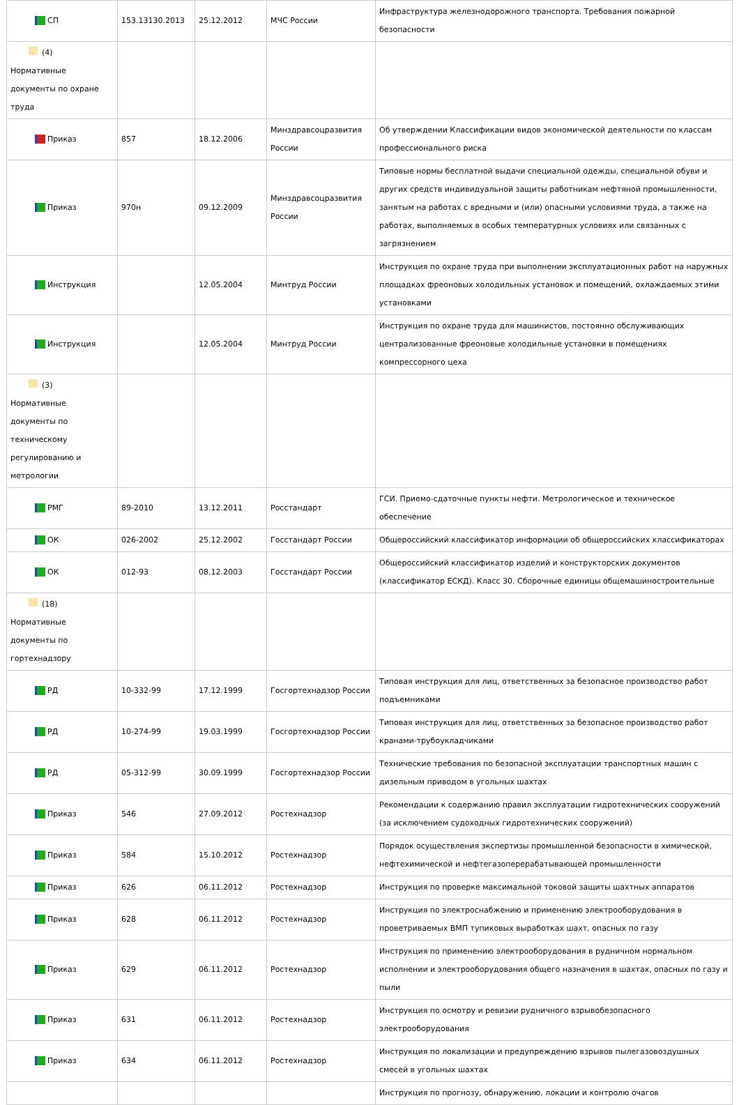| СП | 153.13130.2013 | 25.12.2012 | МЧС России | Инфраструктура железнодорожного транспорта. Требования пожарной безопасности |
| (4) Нормативные документы по охране труда | | | | |
| Приказ | 857 | 18.12.2006 | Минздравсоцразвития России | Об утверждении Классификации видов экономической деятельности по классам профессионального риска |
| Приказ | 970н | 09.12.2009 | Минздравсоцразвития России | Типовые нормы бесплатной выдачи специальной одежды, специальной обуви и других средств индивидуальной защиты работникам нефтяной промышленности, занятым на работах с вредными и (или) опасными условиями труда, а также на работах, выполняемых в особых температурных условиях или связанных с загрязнением |
| Инструкция | | 12.05.2004 | Минтруд России | Инструкция по охране труда при выполнении эксплуатационных работ на наружных площадках фреоновых холодильных установок и помещений, охлаждаемых этими установками |
| Инструкция | | 12.05.2004 | Минтруд России | Инструкция по охране труда для машинистов, постоянно обслуживающих централизованные фреоновые холодильные установки в помещениях компрессорного цеха |
| (3) Нормативные документы по техническому регулированию и метрологии | | | | |
| РМГ | 89-2010 | 13.12.2011 | Росстандарт | ГСИ. Приемо-сдаточные пункты нефти. Метрологическое и техническое обеспечение |
| ОК | 026-2002 | 25.12.2002 | Госстандарт России | Общероссийский классификатор информации об общероссийских классификаторах |
| ОК | 012-93 | 08.12.2003 | Госстандарт России | Общероссийский классификатор изделий и конструкторских документов (классификатор ЕСКД). Класс 30. Сборочные единицы общемашиностроительные |
| (18) Нормативные документы по гортехнадзору | | | | |
| РД | 10-332-99 | 17.12.1999 | Госгортехнадзор России | Типовая инструкция для лиц, ответственных за безопасное производство работ подъемниками |
| РД | 10-274-99 | 19.03.1999 | Госгортехнадзор России | Типовая инструкция для лиц, ответственных за безопасное производство работ кранами-трубоукладчиками |
| РД | 05-312-99 | 30.09.1999 | Госгортехнадзор России | Технические требования по безопасной эксплуатации транспортных машин с дизельным приводом в угольных шахтах |
| Приказ | 546 | 27.09.2012 | Ростехнадзор | Рекомендации к содержанию правил эксплуатации гидротехнических сооружений (за исключением судоходных гидротехнических сооружений) |
| Приказ | 584 | 15.10.2012 | Ростехнадзор | Порядок осуществления экспертизы промышленной безопасности в химической, нефтехимической и нефтегазоперерабатывающей промышленности |
| Приказ | 626 | 06.11.2012 | Ростехнадзор | Инструкция по проверке максимальной токовой защиты шахтных аппаратов |
| Приказ | 628 | 06.11.2012 | Ростехнадзор | Инструкция по электроснабжению и применению электрооборудования в проветриваемых ВМП тупиковых выработках шахт, опасных по газу |
| Приказ | 629 | 06.11.2012 | Ростехнадзор | Инструкция по применению электрооборудования в рудничном нормальном исполнении и электрооборудования общего назначения в шахтах, опасных по газу и пыли |
| Приказ | 631 | 06.11.2012 | Ростехнадзор | Инструкция по осмотру и ревизии рудничного взрывобезопасного электрооборудования |
| Приказ | 634 | 06.11.2012 | Ростехнадзор | Инструкция по локализации и предупреждению взрывов пылегазовоздушных смесей в угольных шахтах |
| | | | | Инструкция по прогнозу, обнаружению, локации и контролю очагов |